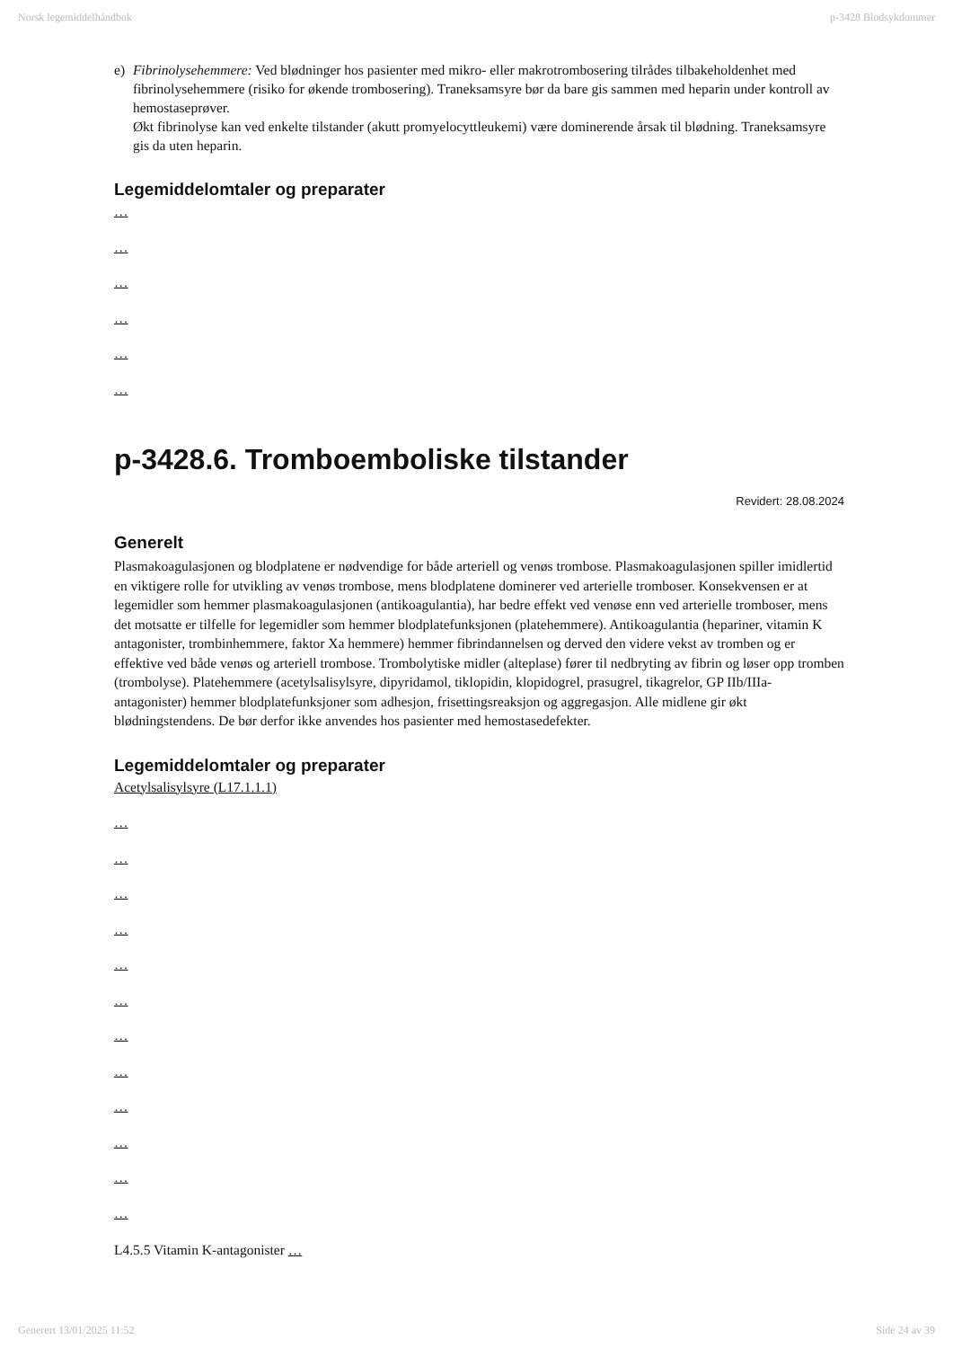Norsk legemiddelhåndbok p-3428 Blodsykdommer
e) Fibrinolysehemmere: Ved blødninger hos pasienter med mikro- eller makrotrombosering tilrådes tilbakeholdenhet med fibrinolysehemmere (risiko for økende trombosering). Traneksamsyre bør da bare gis sammen med heparin under kontroll av hemostaseprøver.
Økt fibrinolyse kan ved enkelte tilstander (akutt promyelocyttleukemi) være dominerende årsak til blødning. Traneksamsyre gis da uten heparin.
Legemiddelomtaler og preparater
…
…
…
…
…
…
p-3428.6. Tromboemboliske tilstander
Revidert: 28.08.2024
Generelt
Plasmakoagulasjonen og blodplatene er nødvendige for både arteriell og venøs trombose. Plasmakoagulasjonen spiller imidlertid en viktigere rolle for utvikling av venøs trombose, mens blodplatene dominerer ved arterielle tromboser. Konsekvensen er at legemidler som hemmer plasmakoagulasjonen (antikoagulantia), har bedre effekt ved venøse enn ved arterielle tromboser, mens det motsatte er tilfelle for legemidler som hemmer blodplatefunksjonen (platehemmere). Antikoagulantia (hepariner, vitamin K antagonister, trombinhemmere, faktor Xa hemmere) hemmer fibrindannelsen og derved den videre vekst av tromben og er effektive ved både venøs og arteriell trombose. Trombolytiske midler (alteplase) fører til nedbryting av fibrin og løser opp tromben (trombolyse). Platehemmere (acetylsalisylsyre, dipyridamol, tiklopidin, klopidogrel, prasugrel, tikagrelor, GP IIb/IIIa-antagonister) hemmer blodplatefunksjoner som adhesjon, frisettingsreaksjon og aggregasjon. Alle midlene gir økt blødningstendens. De bør derfor ikke anvendes hos pasienter med hemostasedefekter.
Legemiddelomtaler og preparater
Acetylsalisylsyre (L17.1.1.1)
…
…
…
…
…
…
…
…
…
…
…
…
L4.5.5 Vitamin K-antagonister …
Generert 13/01/2025 11:52 Side 24 av 39